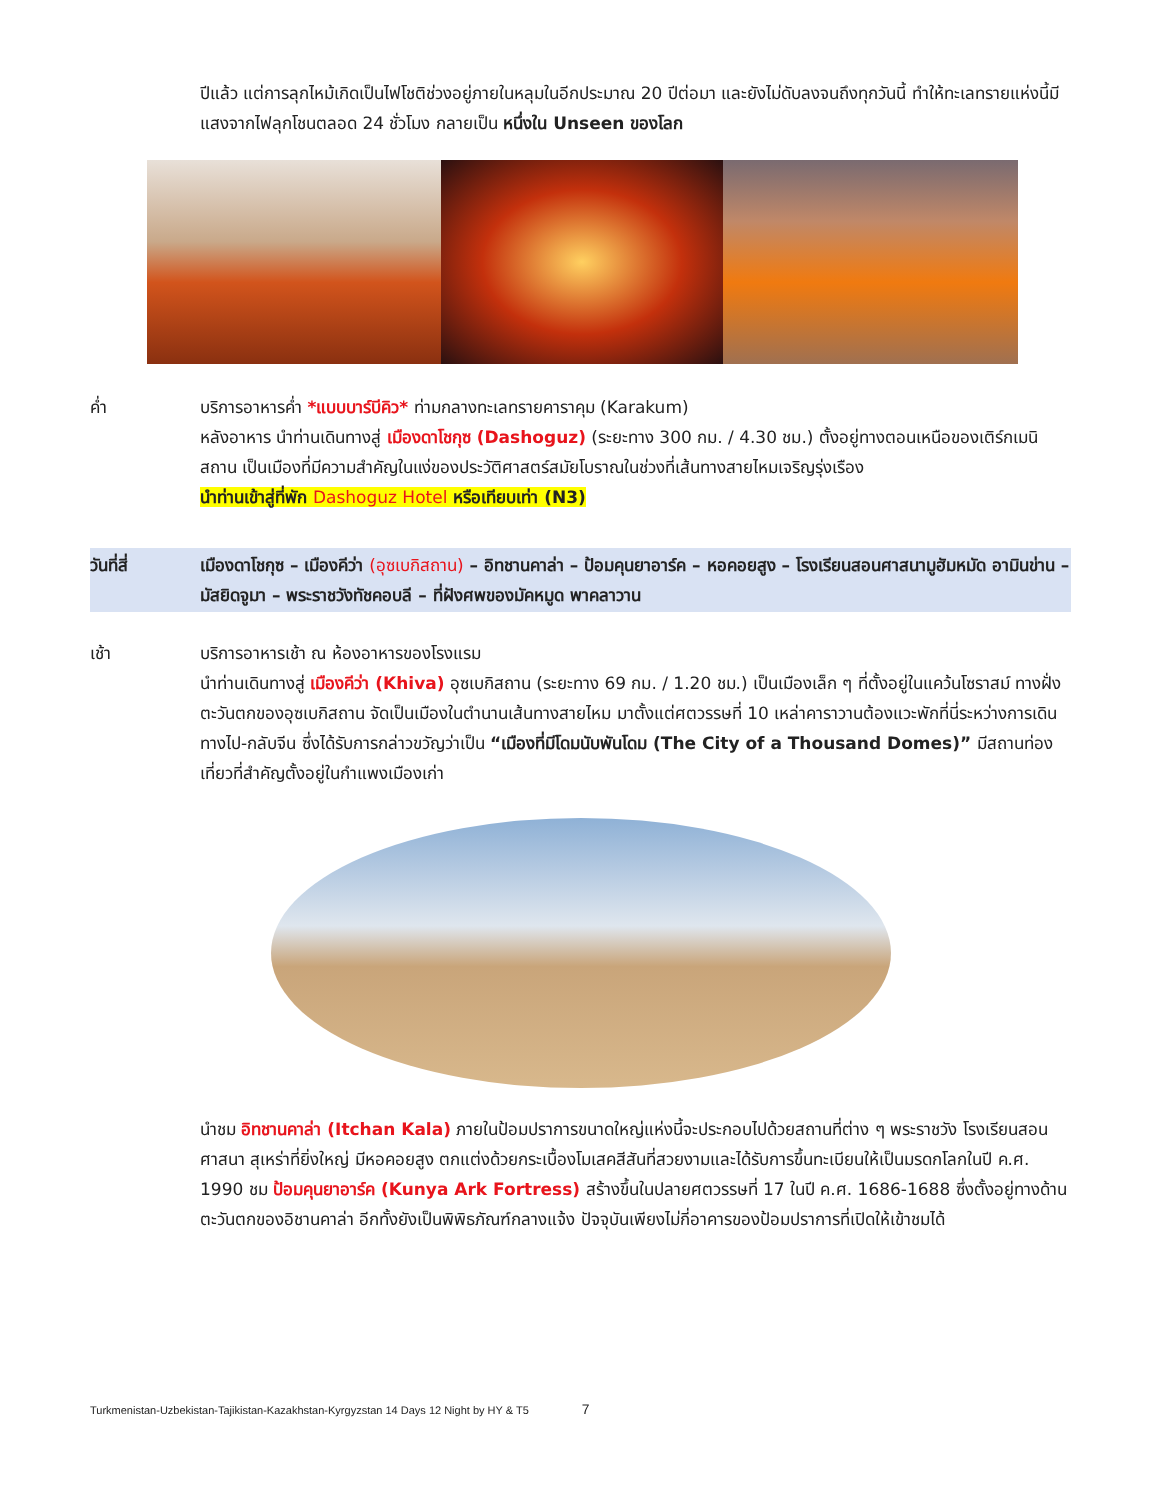ปีแล้ว แต่การลุกไหม้เกิดเป็นไฟโชติช่วงอยู่ภายในหลุมในอีกประมาณ 20 ปีต่อมา และยังไม่ดับลงจนถึงทุกวันนี้ ทำให้ทะเลทรายแห่งนี้มีแสงจากไฟลุกโชนตลอด 24 ชั่วโมง กลายเป็น หนึ่งใน Unseen ของโลก
ค่ำ บริการอาหารค่ำ *แบบบาร์บีคิว* ท่ามกลางทะเลทรายคาราคุม (Karakum)
หลังอาหาร นำท่านเดินทางสู่ เมืองดาโชกุซ (Dashoguz) (ระยะทาง 300 กม. / 4.30 ชม.) ตั้งอยู่ทางตอนเหนือของเติร์กเมนิสถาน เป็นเมืองที่มีความสำคัญในแง่ของประวัติศาสตร์สมัยโบราณในช่วงที่เส้นทางสายไหมเจริญรุ่งเรือง
นำท่านเข้าสู่ที่พัก Dashoguz Hotel หรือเทียบเท่า (N3)
วันที่สี่ เมืองดาโชกุซ – เมืองคีว่า (อุซเบกิสถาน) – อิทชานคาล่า – ป้อมคุนยาอาร์ค – หอคอยสูง – โรงเรียนสอนศาสนามูฮัมหมัด อามินข่าน – มัสยิดจูมา – พระราชวังทัชคอบลี – ที่ฝังศพของมัคหมูด พาคลาวาน
เช้า บริการอาหารเช้า ณ ห้องอาหารของโรงแรม
นำท่านเดินทางสู่ เมืองคีว่า (Khiva) อุซเบกิสถาน (ระยะทาง 69 กม. / 1.20 ชม.) เป็นเมืองเล็ก ๆ ที่ตั้งอยู่ในแคว้นโซราสม์ ทางฝั่งตะวันตกของอุซเบกิสถาน จัดเป็นเมืองในตำนานเส้นทางสายไหม มาตั้งแต่ศตวรรษที่ 10 เหล่าคาราวานต้องแวะพักที่นี่ระหว่างการเดินทางไป-กลับจีน ซึ่งได้รับการกล่าวขวัญว่าเป็น “เมืองที่มีโดมนับพันโดม (The City of a Thousand Domes)” มีสถานท่องเที่ยวที่สำคัญตั้งอยู่ในกำแพงเมืองเก่า
นำชม อิทชานคาล่า (Itchan Kala) ภายในป้อมปราการขนาดใหญ่แห่งนี้จะประกอบไปด้วยสถานที่ต่าง ๆ พระราชวัง โรงเรียนสอนศาสนา สุเหร่าที่ยิ่งใหญ่ มีหอคอยสูง ตกแต่งด้วยกระเบื้องโมเสคสีสันที่สวยงามและได้รับการขึ้นทะเบียนให้เป็นมรดกโลกในปี ค.ศ. 1990 ชม ป้อมคุนยาอาร์ค (Kunya Ark Fortress) สร้างขึ้นในปลายศตวรรษที่ 17 ในปี ค.ศ. 1686-1688 ซึ่งตั้งอยู่ทางด้านตะวันตกของอิชานคาล่า อีกทั้งยังเป็นพิพิธภัณฑ์กลางแจ้ง ปัจจุบันเพียงไม่กี่อาคารของป้อมปราการที่เปิดให้เข้าชมได้
Turkmenistan-Uzbekistan-Tajikistan-Kazakhstan-Kyrgyzstan 14 Days 12 Night by HY & T5 7